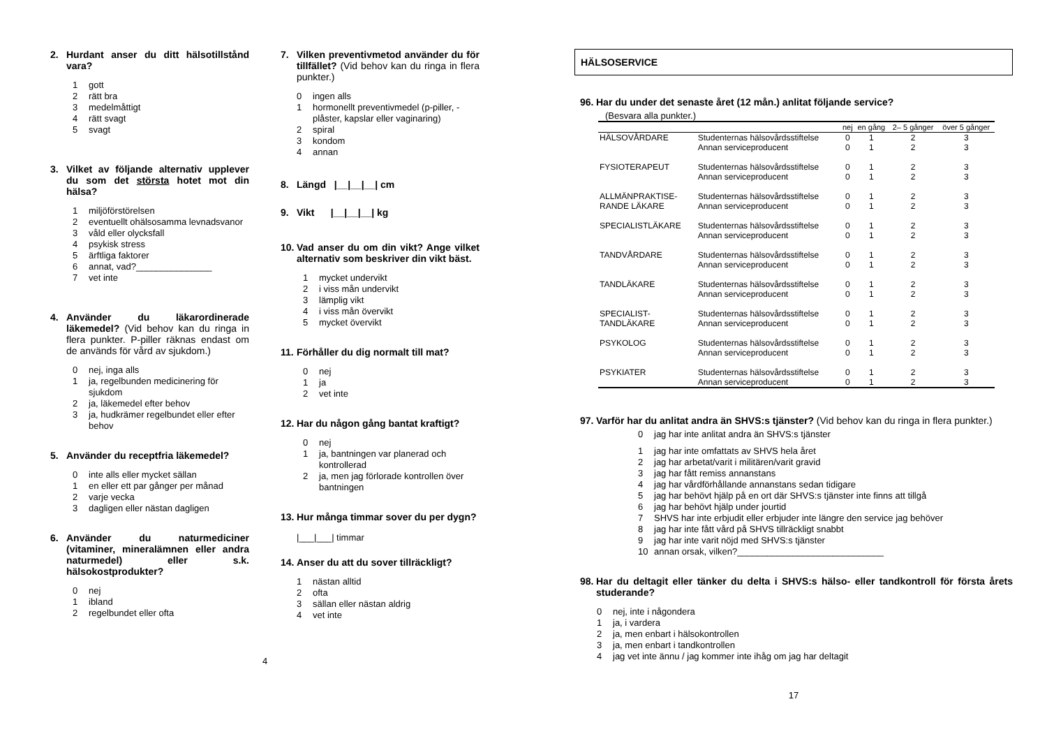2. Hurdant anser du ditt hälsotillstånd vara?
1 gott
2 rätt bra
3 medelmåttigt
4 rätt svagt
5 svagt
3. Vilket av följande alternativ upplever du som det största hotet mot din hälsa?
1 miljöförstörelsen
2 eventuellt ohälsosamma levnadsvanor
3 våld eller olycksfall
4 psykisk stress
5 ärftliga faktorer
6 annat, vad?_______________
7 vet inte
4. Använder du läkarordinerade läkemedel? (Vid behov kan du ringa in flera punkter. P-piller räknas endast om de används för vård av sjukdom.)
0 nej, inga alls
1 ja, regelbunden medicinering för sjukdom
2 ja, läkemedel efter behov
3 ja, hudkrämer regelbundet eller efter behov
5. Använder du receptfria läkemedel?
0 inte alls eller mycket sällan
1 en eller ett par gånger per månad
2 varje vecka
3 dagligen eller nästan dagligen
6. Använder du naturmediciner (vitaminer, mineralämnen eller andra naturmedel) eller s.k. hälsokostprodukter?
0 nej
1 ibland
2 regelbundet eller ofta
7. Vilken preventivmetod använder du för tillfället? (Vid behov kan du ringa in flera punkter.)
0 ingen alls
1 hormonellt preventivmedel (p-piller, -plåster, kapslar eller vaginaring)
2 spiral
3 kondom
4 annan
8. Längd |__|__|__| cm
9. Vikt |__|__|__| kg
10. Vad anser du om din vikt? Ange vilket alternativ som beskriver din vikt bäst.
1 mycket undervikt
2 i viss mån undervikt
3 lämplig vikt
4 i viss mån övervikt
5 mycket övervikt
11. Förhåller du dig normalt till mat?
0 nej
1 ja
2 vet inte
12. Har du någon gång bantat kraftigt?
0 nej
1 ja, bantningen var planerad och kontrollerad
2 ja, men jag förlorade kontrollen över bantningen
13. Hur många timmar sover du per dygn?
|___|___| timmar
14. Anser du att du sover tillräckligt?
1 nästan alltid
2 ofta
3 sällan eller nästan aldrig
4 vet inte
4
HÄLSOSERVICE
96. Har du under det senaste året (12 mån.) anlitat följande service?
(Besvara alla punkter.)
| | | nej | en gång | 2– 5 gånger | över 5 gånger |
| --- | --- | --- | --- | --- | --- |
| HÄLSOVÅRDARE | Studenternas hälsovårdsstiftelse | 0 | 1 | 2 | 3 |
| | Annan serviceproducent | 0 | 1 | 2 | 3 |
| FYSIOTERAPEUT | Studenternas hälsovårdsstiftelse | 0 | 1 | 2 | 3 |
| | Annan serviceproducent | 0 | 1 | 2 | 3 |
| ALLMÄNPRAKTISE- | Studenternas hälsovårdsstiftelse | 0 | 1 | 2 | 3 |
| RANDE LÄKARE | Annan serviceproducent | 0 | 1 | 2 | 3 |
| SPECIALISTLÄKARE | Studenternas hälsovårdsstiftelse | 0 | 1 | 2 | 3 |
| | Annan serviceproducent | 0 | 1 | 2 | 3 |
| TANDVÅRDARE | Studenternas hälsovårdsstiftelse | 0 | 1 | 2 | 3 |
| | Annan serviceproducent | 0 | 1 | 2 | 3 |
| TANDLÄKARE | Studenternas hälsovårdsstiftelse | 0 | 1 | 2 | 3 |
| | Annan serviceproducent | 0 | 1 | 2 | 3 |
| SPECIALIST- | Studenternas hälsovårdsstiftelse | 0 | 1 | 2 | 3 |
| TANDLÄKARE | Annan serviceproducent | 0 | 1 | 2 | 3 |
| PSYKOLOG | Studenternas hälsovårdsstiftelse | 0 | 1 | 2 | 3 |
| | Annan serviceproducent | 0 | 1 | 2 | 3 |
| PSYKIATER | Studenternas hälsovårdsstiftelse | 0 | 1 | 2 | 3 |
| | Annan serviceproducent | 0 | 1 | 2 | 3 |
97. Varför har du anlitat andra än SHVS:s tjänster? (Vid behov kan du ringa in flera punkter.)
0 jag har inte anlitat andra än SHVS:s tjänster
1 jag har inte omfattats av SHVS hela året
2 jag har arbetat/varit i militären/varit gravid
3 jag har fått remiss annanstans
4 jag har vårdförhållande annanstans sedan tidigare
5 jag har behövt hjälp på en ort där SHVS:s tjänster inte finns att tillgå
6 jag har behövt hjälp under jourtid
7 SHVS har inte erbjudit eller erbjuder inte längre den service jag behöver
8 jag har inte fått vård på SHVS tillräckligt snabbt
9 jag har inte varit nöjd med SHVS:s tjänster
10 annan orsak, vilken?_____________________________
98. Har du deltagit eller tänker du delta i SHVS:s hälso- eller tandkontroll för första årets studerande?
0 nej, inte i någondera
1 ja, i vardera
2 ja, men enbart i hälsokontrollen
3 ja, men enbart i tandkontrollen
4 jag vet inte ännu / jag kommer inte ihåg om jag har deltagit
17